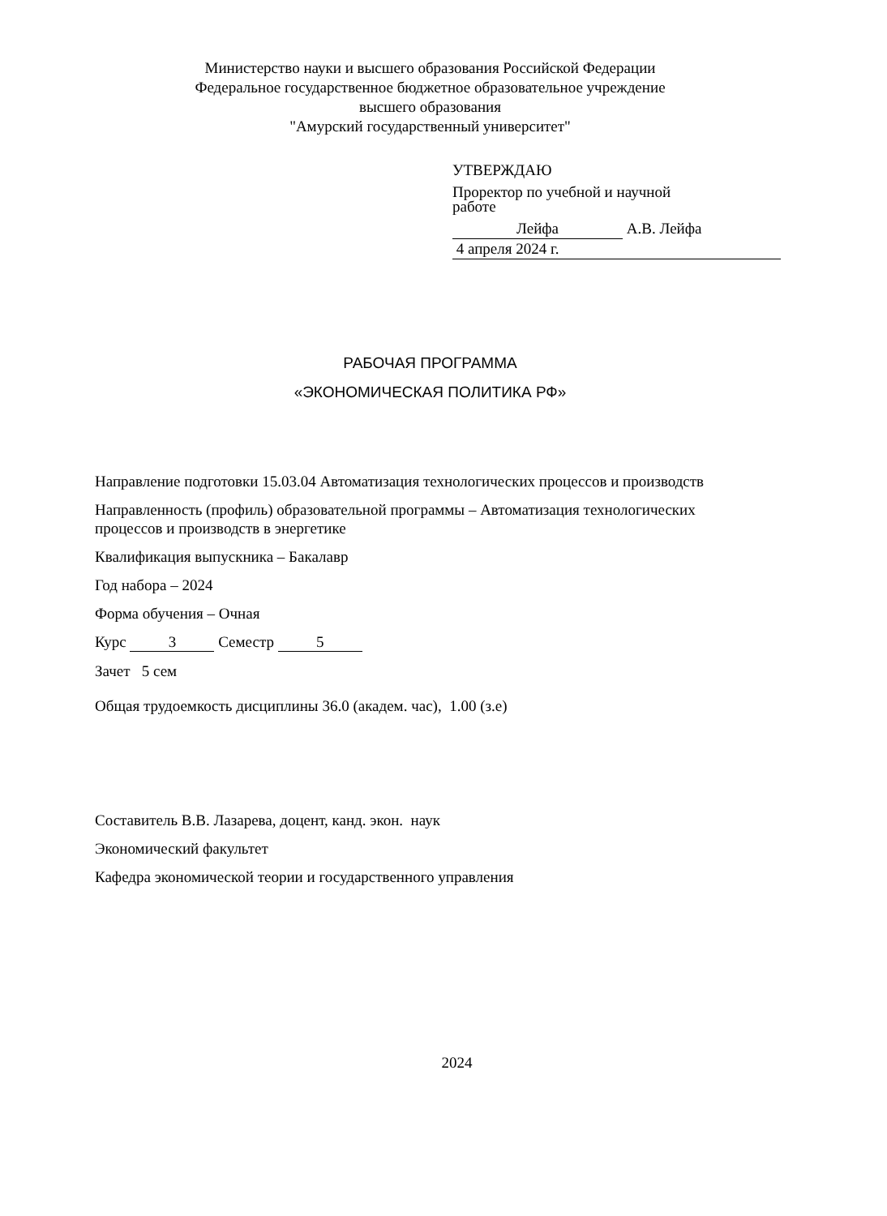Министерство науки и высшего образования Российской Федерации
Федеральное государственное бюджетное образовательное учреждение
высшего образования
"Амурский государственный университет"
УТВЕРЖДАЮ
Проректор по учебной и научной
работе
Лейфа А.В. Лейфа
4 апреля 2024 г.
РАБОЧАЯ ПРОГРАММА
«ЭКОНОМИЧЕСКАЯ ПОЛИТИКА РФ»
Направление подготовки 15.03.04 Автоматизация технологических процессов и производств
Направленность (профиль) образовательной программы – Автоматизация технологических процессов и производств в энергетике
Квалификация выпускника – Бакалавр
Год набора – 2024
Форма обучения – Очная
Курс 3 Семестр 5
Зачет 5 сем
Общая трудоемкость дисциплины 36.0 (академ. час), 1.00 (з.е)
Составитель В.В. Лазарева, доцент, канд. экон. наук
Экономический факультет
Кафедра экономической теории и государственного управления
2024